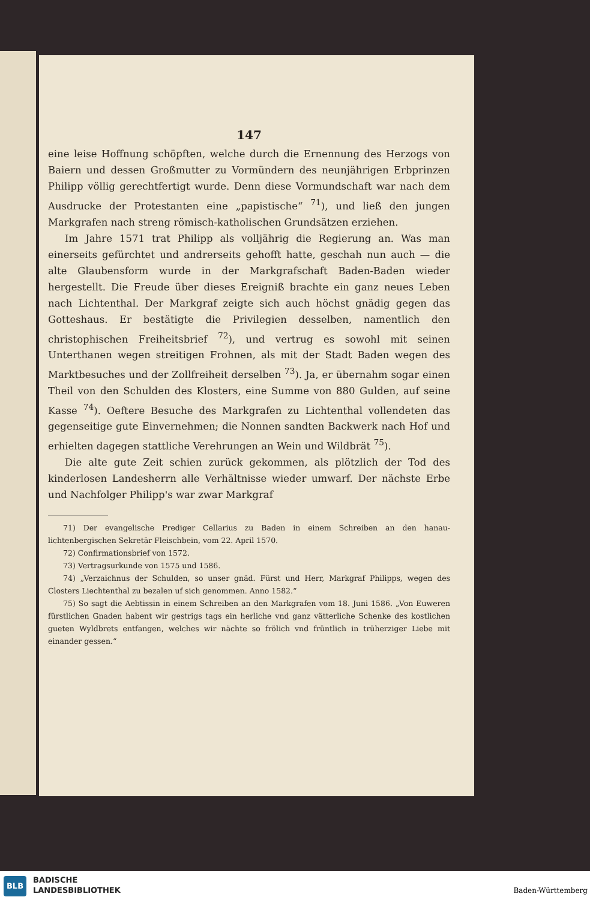147
eine leise Hoffnung schöpften, welche durch die Ernennung des Herzogs von Baiern und dessen Großmutter zu Vormündern des neunjährigen Erbprinzen Philipp völlig gerechtfertigt wurde. Denn diese Vormundschaft war nach dem Ausdrucke der Protestanten eine „papistische“ <sup>71</sup>), und ließ den jungen Markgrafen nach streng römisch-katholischen Grundsätzen erziehen.
Im Jahre 1571 trat Philipp als volljährig die Regierung an. Was man einerseits gefürchtet und andrerseits gehofft hatte, geschah nun auch — die alte Glaubensform wurde in der Markgrafschaft Baden-Baden wieder hergestellt. Die Freude über dieses Ereigniß brachte ein ganz neues Leben nach Lichtenthal. Der Markgraf zeigte sich auch höchst gnädig gegen das Gotteshaus. Er bestätigte die Privilegien desselben, namentlich den christophischen Freiheitsbrief <sup>72</sup>), und vertrug es sowohl mit seinen Unterthanen wegen streitigen Frohnen, als mit der Stadt Baden wegen des Marktbesuches und der Zollfreiheit derselben <sup>73</sup>). Ja, er übernahm sogar einen Theil von den Schulden des Klosters, eine Summe von 880 Gulden, auf seine Kasse <sup>74</sup>). Oeftere Besuche des Markgrafen zu Lichtenthal vollendeten das gegenseitige gute Einvernehmen; die Nonnen sandten Backwerk nach Hof und erhielten dagegen stattliche Verehrungen an Wein und Wildbrät <sup>75</sup>).
Die alte gute Zeit schien zurück gekommen, als plötzlich der Tod des kinderlosen Landesherrn alle Verhältnisse wieder umwarf. Der nächste Erbe und Nachfolger Philipp's war zwar Markgraf
71) Der evangelische Prediger Cellarius zu Baden in einem Schreiben an den hanau-lichtenbergischen Sekretär Fleischbein, vom 22. April 1570.
72) Confirmationsbrief von 1572.
73) Vertragsurkunde von 1575 und 1586.
74) „Verzaichnus der Schulden, so unser gnäd. Fürst und Herr, Markgraf Philipps, wegen des Closters Liechtenthal zu bezalen uf sich genommen. Anno 1582.“
75) So sagt die Aebtissin in einem Schreiben an den Markgrafen vom 18. Juni 1586. „Von Euweren fürstlichen Gnaden habent wir gestrigs tags ein herliche vnd ganz vätterliche Schenke des kostlichen gueten Wyldbrets entfangen, welches wir nächte so frölich vnd früntlich in trüherziger Liebe mit einander gessen.“
BLB
BADISCHE
LANDESBIBLIOTHEK
Baden-Württemberg